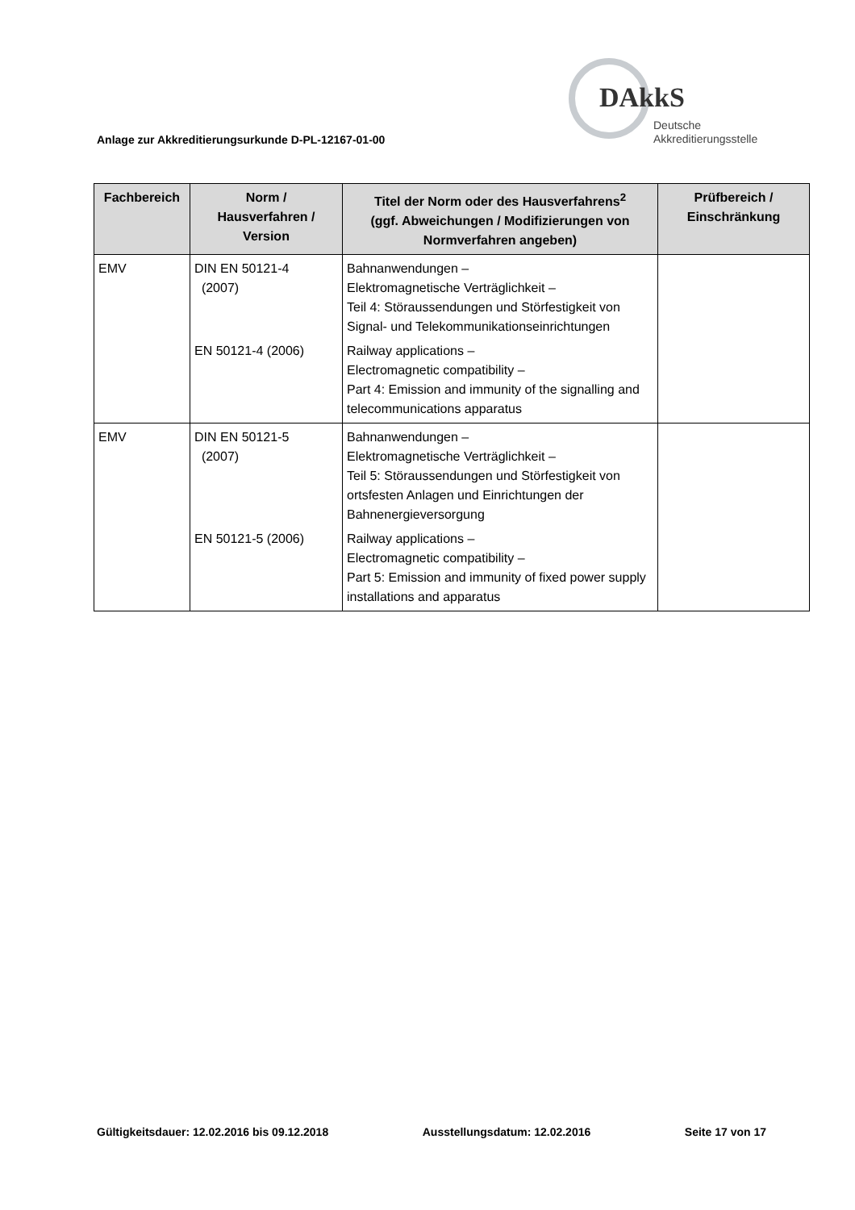DAkkS
Deutsche
Akkreditierungsstelle
Anlage zur Akkreditierungsurkunde D-PL-12167-01-00
| Fachbereich | Norm / Hausverfahren / Version | Titel der Norm oder des Hausverfahrens<sup>2</sup> (ggf. Abweichungen / Modifizierungen von Normverfahren angeben) | Prüfbereich / Einschränkung |
| --- | --- | --- | --- |
| EMV | DIN EN 50121-4 (2007) EN 50121-4 (2006) | Bahnanwendungen – Elektromagnetische Verträglichkeit – Teil 4: Störaussendungen und Störfestigkeit von Signal- und Telekommunikationseinrichtungen Railway applications – Electromagnetic compatibility – Part 4: Emission and immunity of the signalling and telecommunications apparatus | |
| EMV | DIN EN 50121-5 (2007) EN 50121-5 (2006) | Bahnanwendungen – Elektromagnetische Verträglichkeit – Teil 5: Störaussendungen und Störfestigkeit von ortsfesten Anlagen und Einrichtungen der Bahnenergieversorgung Railway applications – Electromagnetic compatibility – Part 5: Emission and immunity of fixed power supply installations and apparatus | |
Gültigkeitsdauer: 12.02.2016 bis 09.12.2018 Ausstellungsdatum: 12.02.2016 Seite 17 von 17